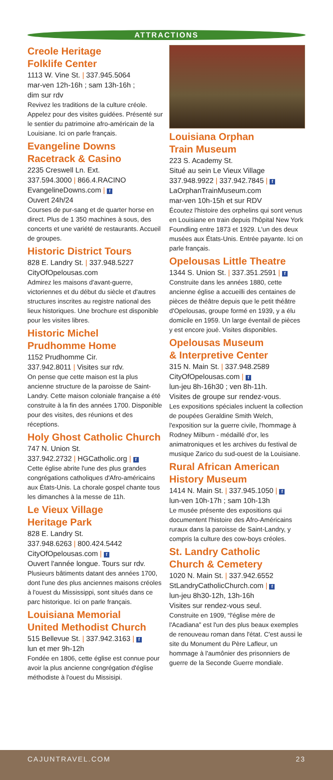ATTRACTIONS
Creole Heritage
Folklife Center
1113 W. Vine St. | 337.945.5064
mar-ven 12h-16h ; sam 13h-16h ;
dim sur rdv
Revivez les traditions de la culture créole. Appelez pour des visites guidées. Présenté sur le sentier du patrimoine afro-américain de la Louisiane. Ici on parle français.
Evangeline Downs
Racetrack & Casino
2235 Creswell Ln. Ext.
337.594.3000 | 866.4.RACINO
EvangelineDowns.com | f
Ouvert 24h/24
Courses de pur-sang et de quarter horse en direct. Plus de 1 350 machines à sous, des concerts et une variété de restaurants. Accueil de groupes.
Historic District Tours
828 E. Landry St. | 337.948.5227
CityOfOpelousas.com
Admirez les maisons d'avant-guerre, victoriennes et du début du siècle et d'autres structures inscrites au registre national des lieux historiques. Une brochure est disponible pour les visites libres.
Historic Michel
Prudhomme Home
1152 Prudhomme Cir.
337.942.8011 | Visites sur rdv.
On pense que cette maison est la plus ancienne structure de la paroisse de Saint-Landry. Cette maison coloniale française a été construite à la fin des années 1700. Disponible pour des visites, des réunions et des réceptions.
Holy Ghost Catholic Church
747 N. Union St.
337.942.2732 | HGCatholic.org | f
Cette église abrite l'une des plus grandes congrégations catholiques d'Afro-américains aux États-Unis. La chorale gospel chante tous les dimanches à la messe de 11h.
Le Vieux Village
Heritage Park
828 E. Landry St.
337.948.6263 | 800.424.5442
CityOfOpelousas.com | f
Ouvert l'année longue. Tours sur rdv.
Plusieurs bâtiments datant des années 1700, dont l'une des plus anciennes maisons créoles à l'ouest du Mississippi, sont situés dans ce parc historique. Ici on parle français.
Louisiana Memorial
United Methodist Church
515 Bellevue St. | 337.942.3163 | f
lun et mer 9h-12h
Fondée en 1806, cette église est connue pour avoir la plus ancienne congrégation d'église méthodiste à l'ouest du Missisipi.
Louisiana Orphan
Train Museum
223 S. Academy St.
Situé au sein Le Vieux Village
337.948.9922 | 337.942.7845 | f
LaOrphanTrainMuseum.com
mar-ven 10h-15h et sur RDV
Écoutez l'histoire des orphelins qui sont venus en Louisiane en train depuis l'hôpital New York Foundling entre 1873 et 1929. L'un des deux musées aux États-Unis. Entrée payante. Ici on parle français.
Opelousas Little Theatre
1344 S. Union St. | 337.351.2591 | f
Construite dans les années 1880, cette ancienne église a accueilli des centaines de pièces de théâtre depuis que le petit théâtre d'Opelousas, groupe formé en 1939, y a élu domicile en 1959. Un large éventail de pièces y est encore joué. Visites disponibles.
Opelousas Museum
& Interpretive Center
315 N. Main St. | 337.948.2589
CityOfOpelousas.com | f
lun-jeu 8h-16h30 ; ven 8h-11h.
Visites de groupe sur rendez-vous.
Les expositions spéciales incluent la collection de poupées Geraldine Smith Welch, l'exposition sur la guerre civile, l'hommage à Rodney Milburn - médaillé d'or, les animatroniques et les archives du festival de musique Zarico du sud-ouest de la Louisiane.
Rural African American
History Museum
1414 N. Main St. | 337.945.1050 | f
lun-ven 10h-17h ; sam 10h-13h
Le musée présente des expositions qui documentent l'histoire des Afro-Américains ruraux dans la paroisse de Saint-Landry, y compris la culture des cow-boys créoles.
St. Landry Catholic
Church & Cemetery
1020 N. Main St. | 337.942.6552
StLandryCatholicChurch.com | f
lun-jeu 8h30-12h, 13h-16h
Visites sur rendez-vous seul.
Construite en 1909, “l'église mère de l'Acadiana” est l'un des plus beaux exemples de renouveau roman dans l'état. C'est aussi le site du Monument du Père Lafleur, un hommage à l'aumônier des prisonniers de guerre de la Seconde Guerre mondiale.
CAJUNTRAVEL.COM 23